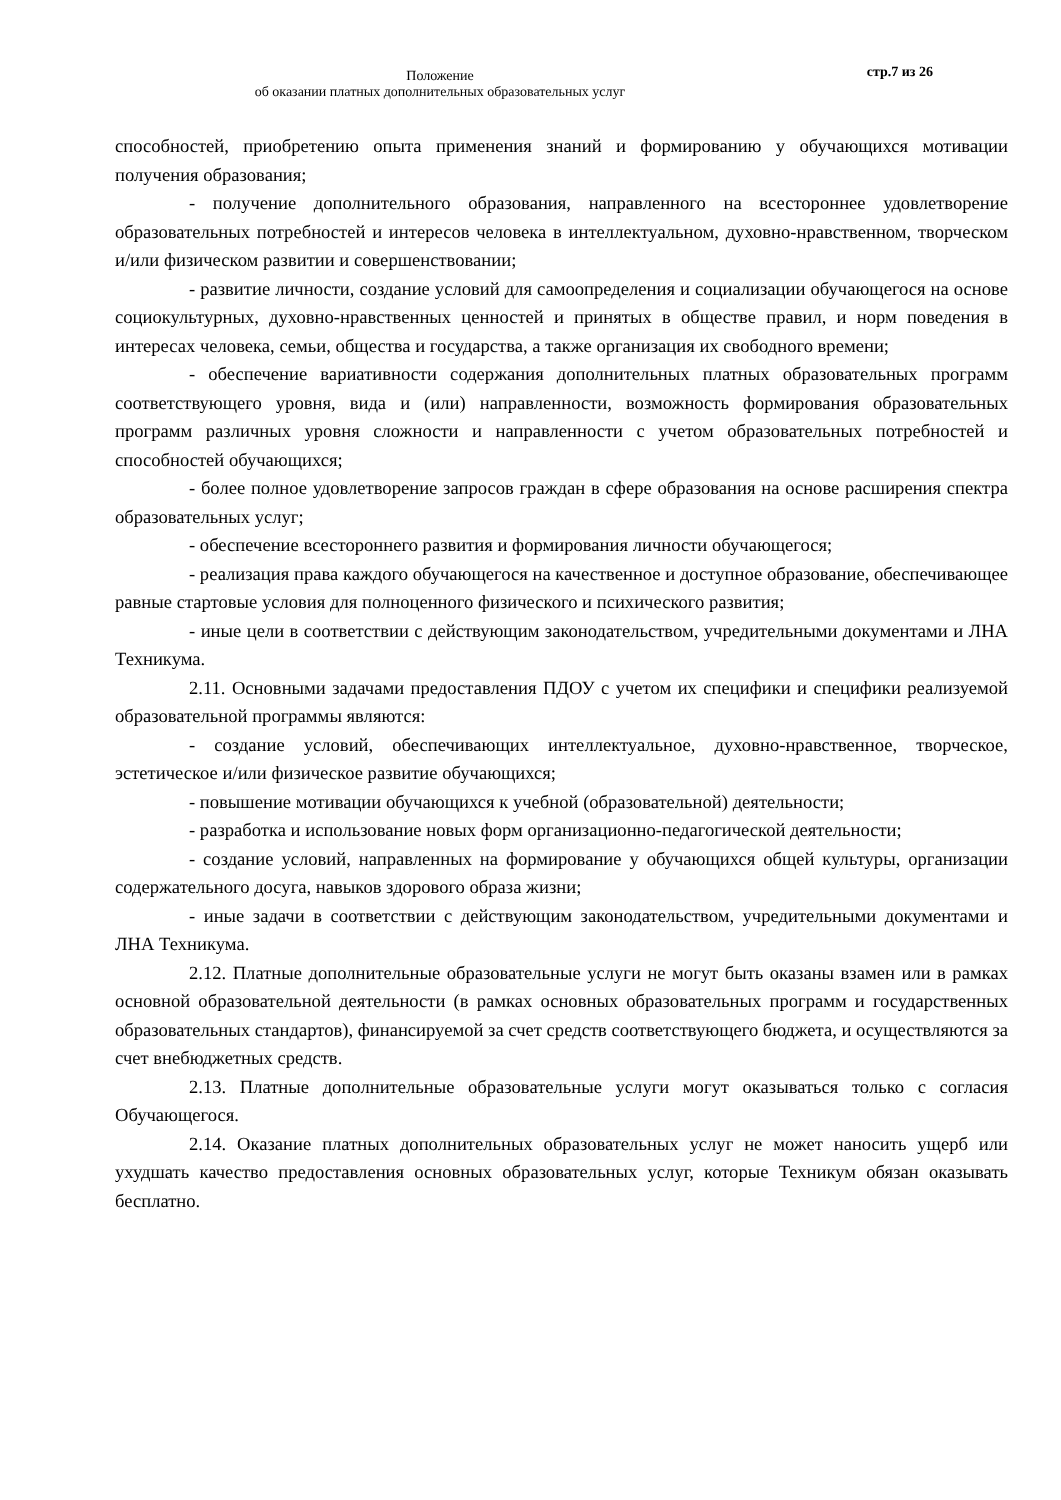Положение
об оказании платных дополнительных образовательных услуг
стр.7 из 26
способностей, приобретению опыта применения знаний и формированию у обучающихся мотивации получения образования;
- получение дополнительного образования, направленного на всестороннее удовлетворение образовательных потребностей и интересов человека в интеллектуальном, духовно-нравственном, творческом и/или физическом развитии и совершенствовании;
- развитие личности, создание условий для самоопределения и социализации обучающегося на основе социокультурных, духовно-нравственных ценностей и принятых в обществе правил, и норм поведения в интересах человека, семьи, общества и государства, а также организация их свободного времени;
- обеспечение вариативности содержания дополнительных платных образовательных программ соответствующего уровня, вида и (или) направленности, возможность формирования образовательных программ различных уровня сложности и направленности с учетом образовательных потребностей и способностей обучающихся;
- более полное удовлетворение запросов граждан в сфере образования на основе расширения спектра образовательных услуг;
- обеспечение всестороннего развития и формирования личности обучающегося;
- реализация права каждого обучающегося на качественное и доступное образование, обеспечивающее равные стартовые условия для полноценного физического и психического развития;
- иные цели в соответствии с действующим законодательством, учредительными документами и ЛНА Техникума.
2.11. Основными задачами предоставления ПДОУ с учетом их специфики и специфики реализуемой образовательной программы являются:
- создание условий, обеспечивающих интеллектуальное, духовно-нравственное, творческое, эстетическое и/или физическое развитие обучающихся;
- повышение мотивации обучающихся к учебной (образовательной) деятельности;
- разработка и использование новых форм организационно-педагогической деятельности;
- создание условий, направленных на формирование у обучающихся общей культуры, организации содержательного досуга, навыков здорового образа жизни;
- иные задачи в соответствии с действующим законодательством, учредительными документами и ЛНА Техникума.
2.12. Платные дополнительные образовательные услуги не могут быть оказаны взамен или в рамках основной образовательной деятельности (в рамках основных образовательных программ и государственных образовательных стандартов), финансируемой за счет средств соответствующего бюджета, и осуществляются за счет внебюджетных средств.
2.13. Платные дополнительные образовательные услуги могут оказываться только с согласия Обучающегося.
2.14. Оказание платных дополнительных образовательных услуг не может наносить ущерб или ухудшать качество предоставления основных образовательных услуг, которые Техникум обязан оказывать бесплатно.